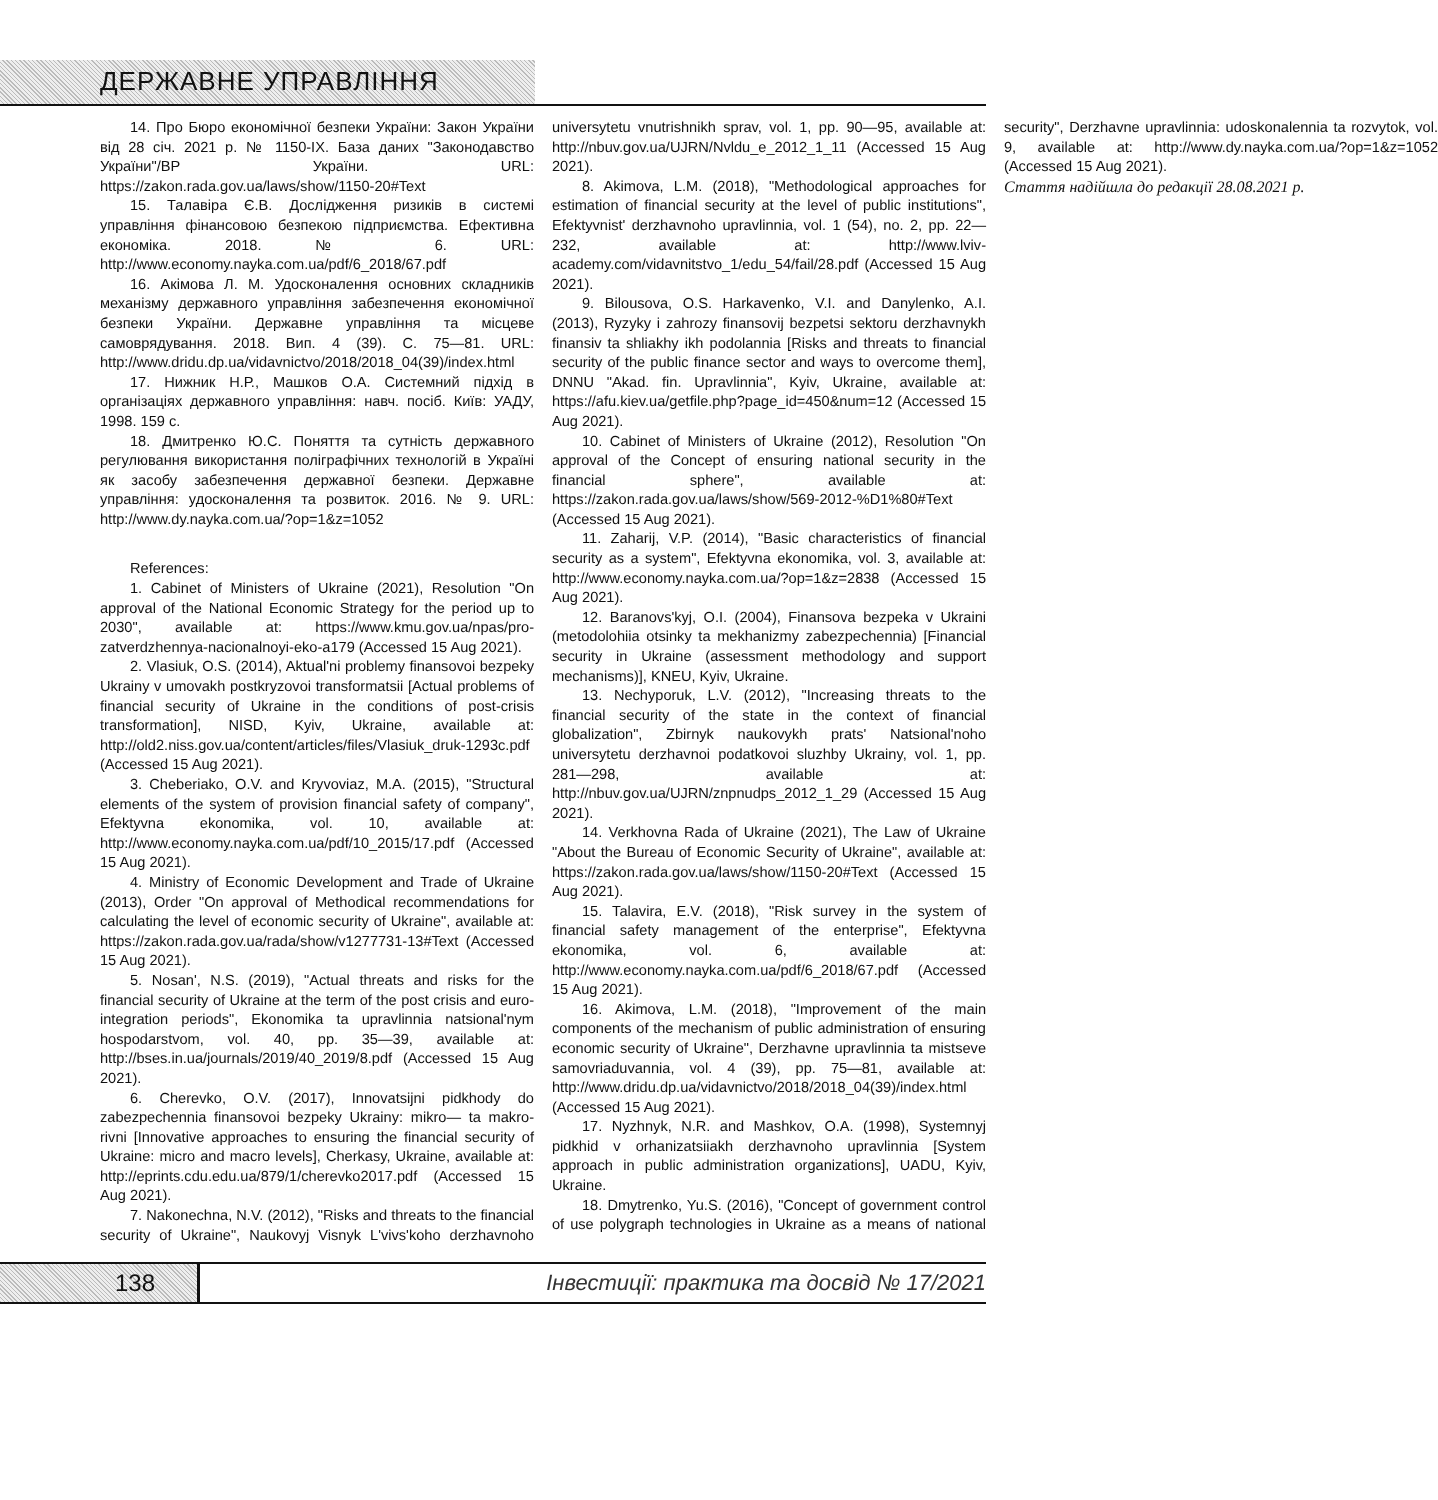ДЕРЖАВНЕ УПРАВЛІННЯ
14. Про Бюро економічної безпеки України: Закон України від 28 січ. 2021 р. № 1150-IX. База даних "Законодавство України"/ВР України. URL: https://zakon.rada.gov.ua/laws/show/1150-20#Text
15. Талавіра Є.В. Дослідження ризиків в системі управління фінансовою безпекою підприємства. Ефективна економіка. 2018. № 6. URL: http://www.economy.nayka.com.ua/pdf/6_2018/67.pdf
16. Акімова Л. М. Удосконалення основних складників механізму державного управління забезпечення економічної безпеки України. Державне управління та місцеве самоврядування. 2018. Вип. 4 (39). С. 75—81. URL: http://www.dridu.dp.ua/vidavnictvo/2018/2018_04(39)/index.html
17. Нижник Н.Р., Машков О.А. Системний підхід в організаціях державного управління: навч. посіб. Київ: УАДУ, 1998. 159 с.
18. Дмитренко Ю.С. Поняття та сутність державного регулювання використання поліграфічних технологій в Україні як засобу забезпечення державної безпеки. Державне управління: удосконалення та розвиток. 2016. № 9. URL: http://www.dy.nayka.com.ua/?op=1&z=1052
References:
1. Cabinet of Ministers of Ukraine (2021), Resolution "On approval of the National Economic Strategy for the period up to 2030", available at: https://www.kmu.gov.ua/npas/pro-zatverdzhennya-nacionalnoyi-eko-a179 (Accessed 15 Aug 2021).
2. Vlasiuk, O.S. (2014), Aktual'ni problemy finansovoi bezpeky Ukrainy v umovakh postkryzovoi transformatsii [Actual problems of financial security of Ukraine in the conditions of post-crisis transformation], NISD, Kyiv, Ukraine, available at: http://old2.niss.gov.ua/content/articles/files/Vlasiuk_druk-1293c.pdf (Accessed 15 Aug 2021).
3. Cheberiako, O.V. and Kryvoviaz, M.A. (2015), "Structural elements of the system of provision financial safety of company", Efektyvna ekonomika, vol. 10, available at: http://www.economy.nayka.com.ua/pdf/10_2015/17.pdf (Accessed 15 Aug 2021).
4. Ministry of Economic Development and Trade of Ukraine (2013), Order "On approval of Methodical recommendations for calculating the level of economic security of Ukraine", available at: https://zakon.rada.gov.ua/rada/show/v1277731-13#Text (Accessed 15 Aug 2021).
5. Nosan', N.S. (2019), "Actual threats and risks for the financial security of Ukraine at the term of the post crisis and euro-integration periods", Ekonomika ta upravlinnia natsional'nym hospodarstvom, vol. 40, pp. 35—39, available at: http://bses.in.ua/journals/2019/40_2019/8.pdf (Accessed 15 Aug 2021).
6. Cherevko, O.V. (2017), Innovatsijni pidkhody do zabezpechennia finansovoi bezpeky Ukrainy: mikro— ta makro-rivni [Innovative approaches to ensuring the financial security of Ukraine: micro and macro levels], Cherkasy, Ukraine, available at: http://eprints.cdu.edu.ua/879/1/cherevko2017.pdf (Accessed 15 Aug 2021).
7. Nakonechna, N.V. (2012), "Risks and threats to the financial security of Ukraine", Naukovyj Visnyk L'vivs'koho derzhavnoho universytetu vnutrishnikh sprav, vol. 1, pp. 90—95, available at: http://nbuv.gov.ua/UJRN/Nvldu_e_2012_1_11 (Accessed 15 Aug 2021).
8. Akimova, L.M. (2018), "Methodological approaches for estimation of financial security at the level of public institutions", Efektyvnist' derzhavnoho upravlinnia, vol. 1 (54), no. 2, pp. 22—232, available at: http://www.lviv-academy.com/vidavnitstvo_1/edu_54/fail/28.pdf (Accessed 15 Aug 2021).
9. Bilousova, O.S. Harkavenko, V.I. and Danylenko, A.I. (2013), Ryzyky i zahrozy finansovij bezpetsi sektoru derzhavnykh finansiv ta shliakhy ikh podolannia [Risks and threats to financial security of the public finance sector and ways to overcome them], DNNU "Akad. fin. Upravlinnia", Kyiv, Ukraine, available at: https://afu.kiev.ua/getfile.php?page_id=450&num=12 (Accessed 15 Aug 2021).
10. Cabinet of Ministers of Ukraine (2012), Resolution "On approval of the Concept of ensuring national security in the financial sphere", available at: https://zakon.rada.gov.ua/laws/show/569-2012-%D1%80#Text (Accessed 15 Aug 2021).
11. Zaharij, V.P. (2014), "Basic characteristics of financial security as a system", Efektyvna ekonomika, vol. 3, available at: http://www.economy.nayka.com.ua/?op=1&z=2838 (Accessed 15 Aug 2021).
12. Baranovs'kyj, O.I. (2004), Finansova bezpeka v Ukraini (metodolohiia otsinky ta mekhanizmy zabezpechennia) [Financial security in Ukraine (assessment methodology and support mechanisms)], KNEU, Kyiv, Ukraine.
13. Nechyporuk, L.V. (2012), "Increasing threats to the financial security of the state in the context of financial globalization", Zbirnyk naukovykh prats' Natsional'noho universytetu derzhavnoi podatkovoi sluzhby Ukrainy, vol. 1, pp. 281—298, available at: http://nbuv.gov.ua/UJRN/znpnudps_2012_1_29 (Accessed 15 Aug 2021).
14. Verkhovna Rada of Ukraine (2021), The Law of Ukraine "About the Bureau of Economic Security of Ukraine", available at: https://zakon.rada.gov.ua/laws/show/1150-20#Text (Accessed 15 Aug 2021).
15. Talavira, E.V. (2018), "Risk survey in the system of financial safety management of the enterprise", Efektyvna ekonomika, vol. 6, available at: http://www.economy.nayka.com.ua/pdf/6_2018/67.pdf (Accessed 15 Aug 2021).
16. Akimova, L.M. (2018), "Improvement of the main components of the mechanism of public administration of ensuring economic security of Ukraine", Derzhavne upravlinnia ta mistseve samovriaduvannia, vol. 4 (39), pp. 75—81, available at: http://www.dridu.dp.ua/vidavnictvo/2018/2018_04(39)/index.html (Accessed 15 Aug 2021).
17. Nyzhnyk, N.R. and Mashkov, O.A. (1998), Systemnyj pidkhid v orhanizatsiiakh derzhavnoho upravlinnia [System approach in public administration organizations], UADU, Kyiv, Ukraine.
18. Dmytrenko, Yu.S. (2016), "Concept of government control of use polygraph technologies in Ukraine as a means of national security", Derzhavne upravlinnia: udoskonalennia ta rozvytok, vol. 9, available at: http://www.dy.nayka.com.ua/?op=1&z=1052 (Accessed 15 Aug 2021).
Стаття надійшла до редакції 28.08.2021 р.
138
Інвестиції: практика та досвід № 17/2021